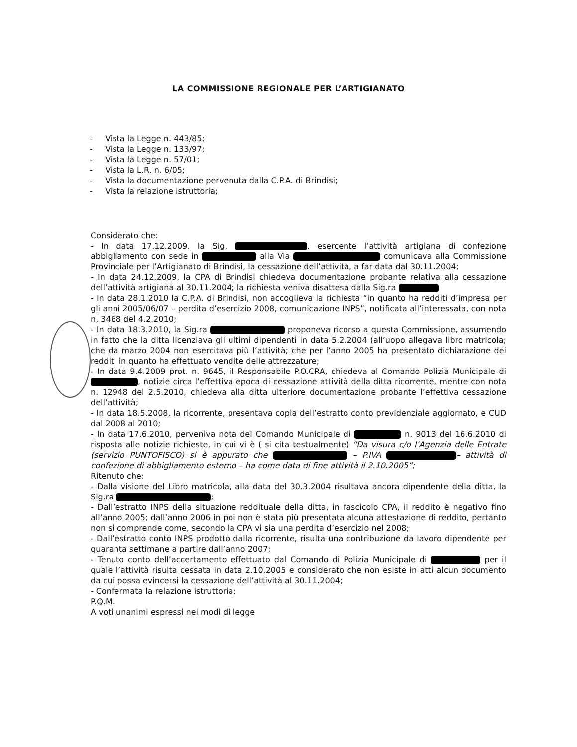LA COMMISSIONE REGIONALE PER L’ARTIGIANATO
- Vista la Legge n. 443/85;
- Vista la Legge n. 133/97;
- Vista la Legge n. 57/01;
- Vista la L.R. n. 6/05;
- Vista la documentazione pervenuta dalla C.P.A. di Brindisi;
- Vista la relazione istruttoria;
Considerato che:
- In data 17.12.2009, la Sig. , esercente l’attività artigiana di confezione abbigliamento con sede in alla Via comunicava alla Commissione Provinciale per l’Artigianato di Brindisi, la cessazione dell’attività, a far data dal 30.11.2004;
- In data 24.12.2009, la CPA di Brindisi chiedeva documentazione probante relativa alla cessazione dell’attività artigiana al 30.11.2004; la richiesta veniva disattesa dalla Sig.ra
- In data 28.1.2010 la C.P.A. di Brindisi, non accoglieva la richiesta “in quanto ha redditi d’impresa per gli anni 2005/06/07 – perdita d’esercizio 2008, comunicazione INPS”, notificata all’interessata, con nota n. 3468 del 4.2.2010;
- In data 18.3.2010, la Sig.ra proponeva ricorso a questa Commissione, assumendo in fatto che la ditta licenziava gli ultimi dipendenti in data 5.2.2004 (all’uopo allegava libro matricola; che da marzo 2004 non esercitava più l’attività; che per l’anno 2005 ha presentato dichiarazione dei redditi in quanto ha effettuato vendite delle attrezzature;
- In data 9.4.2009 prot. n. 9645, il Responsabile P.O.CRA, chiedeva al Comando Polizia Municipale di , notizie circa l’effettiva epoca di cessazione attività della ditta ricorrente, mentre con nota n. 12948 del 2.5.2010, chiedeva alla ditta ulteriore documentazione probante l’effettiva cessazione dell’attività;
- In data 18.5.2008, la ricorrente, presentava copia dell’estratto conto previdenziale aggiornato, e CUD dal 2008 al 2010;
- In data 17.6.2010, perveniva nota del Comando Municipale di n. 9013 del 16.6.2010 di risposta alle notizie richieste, in cui vi è ( si cita testualmente) “Da visura c/o l’Agenzia delle Entrate (servizio PUNTOFISCO) si è appurato che – P.IVA – attività di confezione di abbigliamento esterno – ha come data di fine attività il 2.10.2005”;
Ritenuto che:
- Dalla visione del Libro matricola, alla data del 30.3.2004 risultava ancora dipendente della ditta, la Sig.ra ;
- Dall’estratto INPS della situazione reddituale della ditta, in fascicolo CPA, il reddito è negativo fino all’anno 2005; dall’anno 2006 in poi non è stata più presentata alcuna attestazione di reddito, pertanto non si comprende come, secondo la CPA vi sia una perdita d’esercizio nel 2008;
- Dall’estratto conto INPS prodotto dalla ricorrente, risulta una contribuzione da lavoro dipendente per quaranta settimane a partire dall’anno 2007;
- Tenuto conto dell’accertamento effettuato dal Comando di Polizia Municipale di per il quale l’attività risulta cessata in data 2.10.2005 e considerato che non esiste in atti alcun documento da cui possa evincersi la cessazione dell’attività al 30.11.2004;
- Confermata la relazione istruttoria;
P.Q.M.
A voti unanimi espressi nei modi di legge